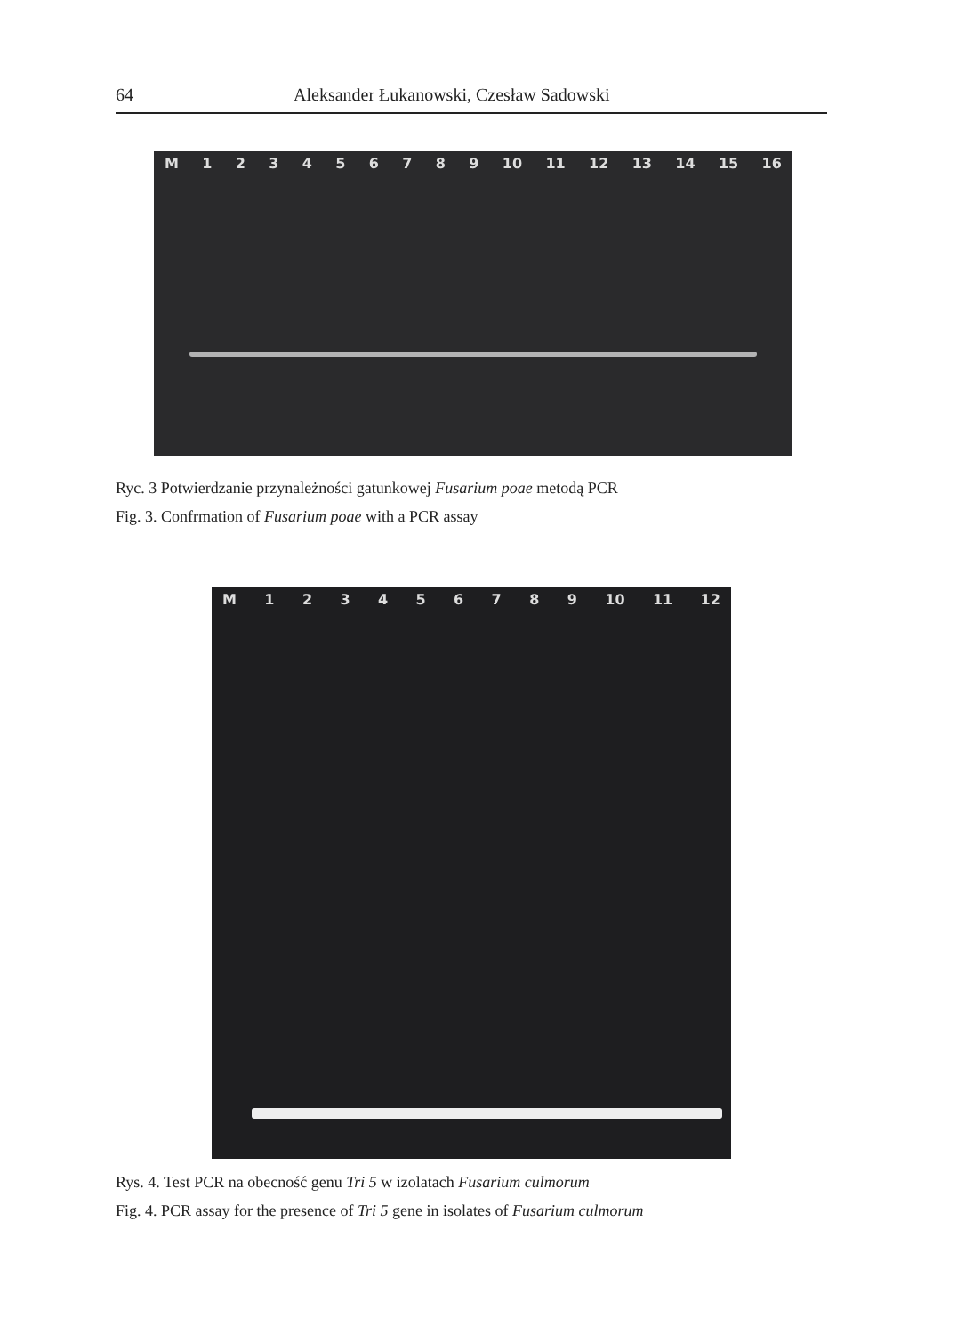64 Aleksander Łukanowski, Czesław Sadowski
M 123456789 10 11 12 13 14 15 16
Ryc. 3 Potwierdzanie przynależności gatunkowej Fusarium poae metodą PCR
Fig. 3. Confrmation of Fusarium poae with a PCR assay
M 123456789 10 11 12
Rys. 4. Test PCR na obecność genu Tri 5 w izolatach Fusarium culmorum
Fig. 4. PCR assay for the presence of Tri 5 gene in isolates of Fusarium culmorum